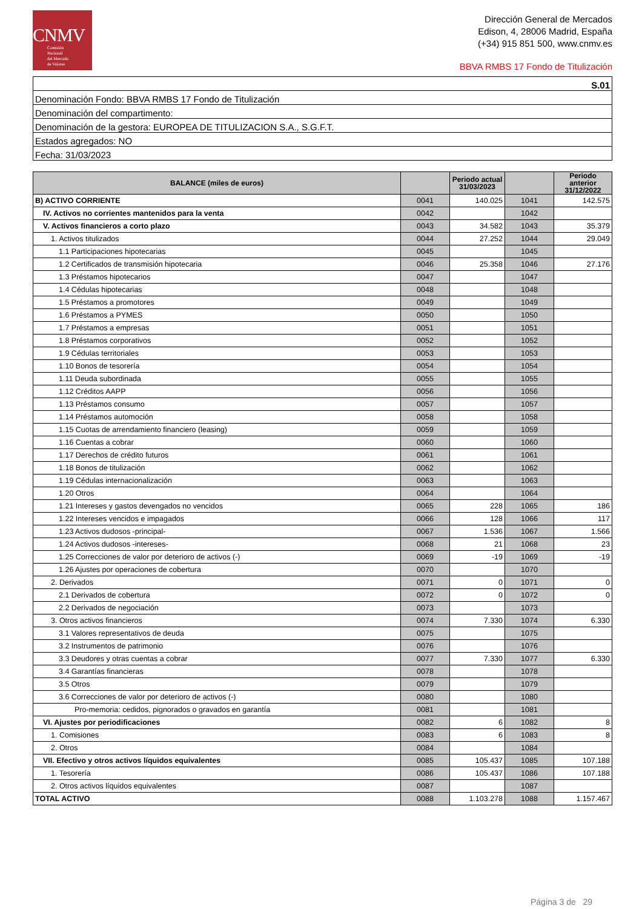CNMV
Comisión
Nacional
del Mercado
de Valores
Dirección General de Mercados
Edison, 4, 28006 Madrid, España
(+34) 915 851 500, www.cnmv.es
BBVA RMBS 17 Fondo de Titulización
| S.01 |
| Denominación Fondo: BBVA RMBS 17 Fondo de Titulización |
| Denominación del compartimento: |
| Denominación de la gestora: EUROPEA DE TITULIZACION S.A., S.G.F.T. |
| Estados agregados: NO |
| Fecha: 31/03/2023 |
| BALANCE (miles de euros) | | Periodo actual 31/03/2023 | | Periodo anterior 31/12/2022 |
| --- | --- | --- | --- | --- |
| B) ACTIVO CORRIENTE | 0041 | 140.025 | 1041 | 142.575 |
| IV. Activos no corrientes mantenidos para la venta | 0042 | | 1042 | |
| V. Activos financieros a corto plazo | 0043 | 34.582 | 1043 | 35.379 |
| 1. Activos titulizados | 0044 | 27.252 | 1044 | 29.049 |
| 1.1 Participaciones hipotecarias | 0045 | | 1045 | |
| 1.2 Certificados de transmisión hipotecaria | 0046 | 25.358 | 1046 | 27.176 |
| 1.3 Préstamos hipotecarios | 0047 | | 1047 | |
| 1.4 Cédulas hipotecarias | 0048 | | 1048 | |
| 1.5 Préstamos a promotores | 0049 | | 1049 | |
| 1.6 Préstamos a PYMES | 0050 | | 1050 | |
| 1.7 Préstamos a empresas | 0051 | | 1051 | |
| 1.8 Préstamos corporativos | 0052 | | 1052 | |
| 1.9 Cédulas territoriales | 0053 | | 1053 | |
| 1.10 Bonos de tesorería | 0054 | | 1054 | |
| 1.11 Deuda subordinada | 0055 | | 1055 | |
| 1.12 Créditos AAPP | 0056 | | 1056 | |
| 1.13 Préstamos consumo | 0057 | | 1057 | |
| 1.14 Préstamos automoción | 0058 | | 1058 | |
| 1.15 Cuotas de arrendamiento financiero (leasing) | 0059 | | 1059 | |
| 1.16 Cuentas a cobrar | 0060 | | 1060 | |
| 1.17 Derechos de crédito futuros | 0061 | | 1061 | |
| 1.18 Bonos de titulización | 0062 | | 1062 | |
| 1.19 Cédulas internacionalización | 0063 | | 1063 | |
| 1.20 Otros | 0064 | | 1064 | |
| 1.21 Intereses y gastos devengados no vencidos | 0065 | 228 | 1065 | 186 |
| 1.22 Intereses vencidos e impagados | 0066 | 128 | 1066 | 117 |
| 1.23 Activos dudosos -principal- | 0067 | 1.536 | 1067 | 1.566 |
| 1.24 Activos dudosos -intereses- | 0068 | 21 | 1068 | 23 |
| 1.25 Correcciones de valor por deterioro de activos (-) | 0069 | -19 | 1069 | -19 |
| 1.26 Ajustes por operaciones de cobertura | 0070 | | 1070 | |
| 2. Derivados | 0071 | 0 | 1071 | 0 |
| 2.1 Derivados de cobertura | 0072 | 0 | 1072 | 0 |
| 2.2 Derivados de negociación | 0073 | | 1073 | |
| 3. Otros activos financieros | 0074 | 7.330 | 1074 | 6.330 |
| 3.1 Valores representativos de deuda | 0075 | | 1075 | |
| 3.2 Instrumentos de patrimonio | 0076 | | 1076 | |
| 3.3 Deudores y otras cuentas a cobrar | 0077 | 7.330 | 1077 | 6.330 |
| 3.4 Garantías financieras | 0078 | | 1078 | |
| 3.5 Otros | 0079 | | 1079 | |
| 3.6 Correcciones de valor por deterioro de activos (-) | 0080 | | 1080 | |
| Pro-memoria: cedidos, pignorados o gravados en garantía | 0081 | | 1081 | |
| VI. Ajustes por periodificaciones | 0082 | 6 | 1082 | 8 |
| 1. Comisiones | 0083 | 6 | 1083 | 8 |
| 2. Otros | 0084 | | 1084 | |
| VII. Efectivo y otros activos líquidos equivalentes | 0085 | 105.437 | 1085 | 107.188 |
| 1. Tesorería | 0086 | 105.437 | 1086 | 107.188 |
| 2. Otros activos líquidos equivalentes | 0087 | | 1087 | |
| TOTAL ACTIVO | 0088 | 1.103.278 | 1088 | 1.157.467 |
Página 3 de 29